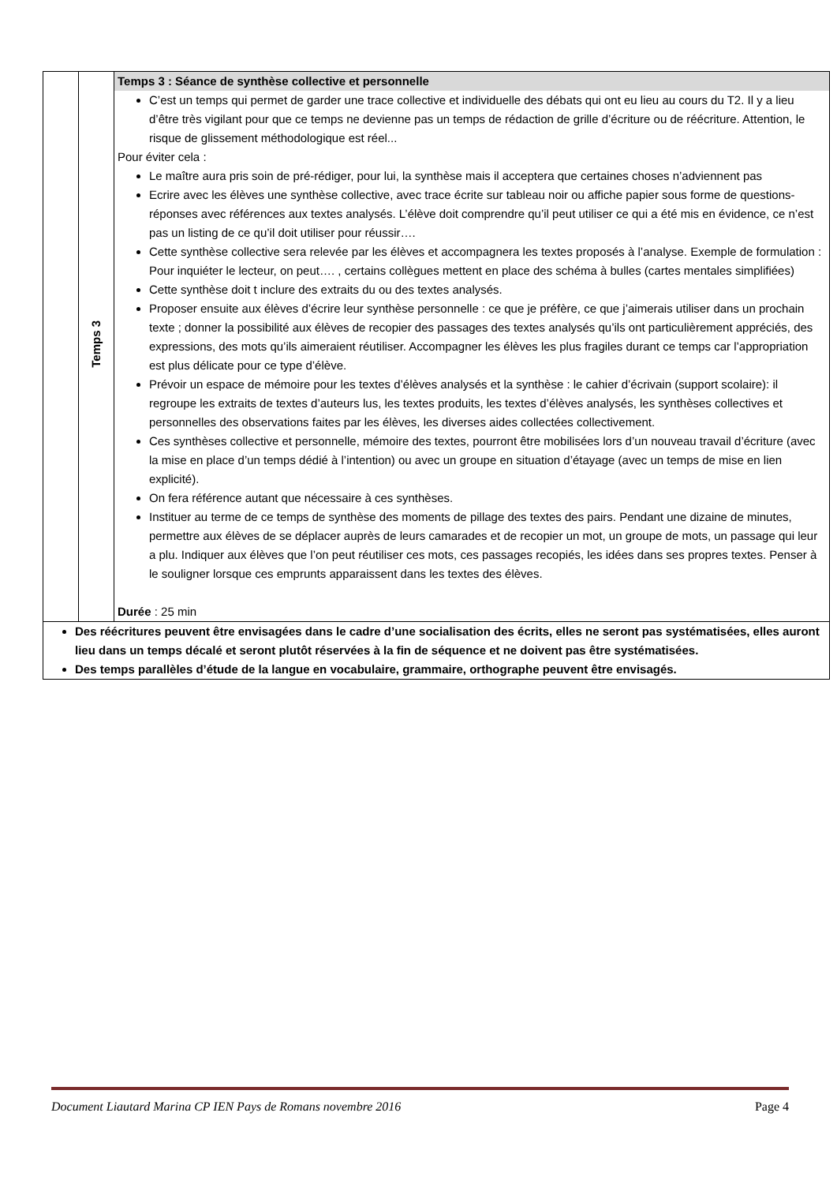| | Temps 3 | Temps 3 : Séance de synthèse collective et personnelle C’est un temps qui permet de garder une trace collective et individuelle des débats qui ont eu lieu au cours du T2. Il y a lieu d’être très vigilant pour que ce temps ne devienne pas un temps de rédaction de grille d’écriture ou de réécriture. Attention, le risque de glissement méthodologique est réel... Pour éviter cela : Le maître aura pris soin de pré-rédiger, pour lui, la synthèse mais il acceptera que certaines choses n’adviennent pas Ecrire avec les élèves une synthèse collective, avec trace écrite sur tableau noir ou affiche papier sous forme de questions-réponses avec références aux textes analysés. L’élève doit comprendre qu’il peut utiliser ce qui a été mis en évidence, ce n’est pas un listing de ce qu’il doit utiliser pour réussir…. Cette synthèse collective sera relevée par les élèves et accompagnera les textes proposés à l’analyse. Exemple de formulation : Pour inquiéter le lecteur, on peut…. , certains collègues mettent en place des schéma à bulles (cartes mentales simplifiées) Cette synthèse doit t inclure des extraits du ou des textes analysés. Proposer ensuite aux élèves d’écrire leur synthèse personnelle : ce que je préfère, ce que j’aimerais utiliser dans un prochain texte ; donner la possibilité aux élèves de recopier des passages des textes analysés qu’ils ont particulièrement appréciés, des expressions, des mots qu’ils aimeraient réutiliser. Accompagner les élèves les plus fragiles durant ce temps car l’appropriation est plus délicate pour ce type d’élève. Prévoir un espace de mémoire pour les textes d’élèves analysés et la synthèse : le cahier d’écrivain (support scolaire): il regroupe les extraits de textes d’auteurs lus, les textes produits, les textes d’élèves analysés, les synthèses collectives et personnelles des observations faites par les élèves, les diverses aides collectées collectivement. Ces synthèses collective et personnelle, mémoire des textes, pourront être mobilisées lors d’un nouveau travail d’écriture (avec la mise en place d’un temps dédié à l’intention) ou avec un groupe en situation d’étayage (avec un temps de mise en lien explicité). On fera référence autant que nécessaire à ces synthèses. Instituer au terme de ce temps de synthèse des moments de pillage des textes des pairs. Pendant une dizaine de minutes, permettre aux élèves de se déplacer auprès de leurs camarades et de recopier un mot, un groupe de mots, un passage qui leur a plu. Indiquer aux élèves que l’on peut réutiliser ces mots, ces passages recopiés, les idées dans ses propres textes. Penser à le souligner lorsque ces emprunts apparaissent dans les textes des élèves. Durée : 25 min |
| Des réécritures peuvent être envisagées dans le cadre d’une socialisation des écrits, elles ne seront pas systématisées, elles auront lieu dans un temps décalé et seront plutôt réservées à la fin de séquence et ne doivent pas être systématisées. Des temps parallèles d’étude de la langue en vocabulaire, grammaire, orthographe peuvent être envisagés. | | |
Document Liautard Marina CP IEN Pays de Romans novembre 2016 Page 4